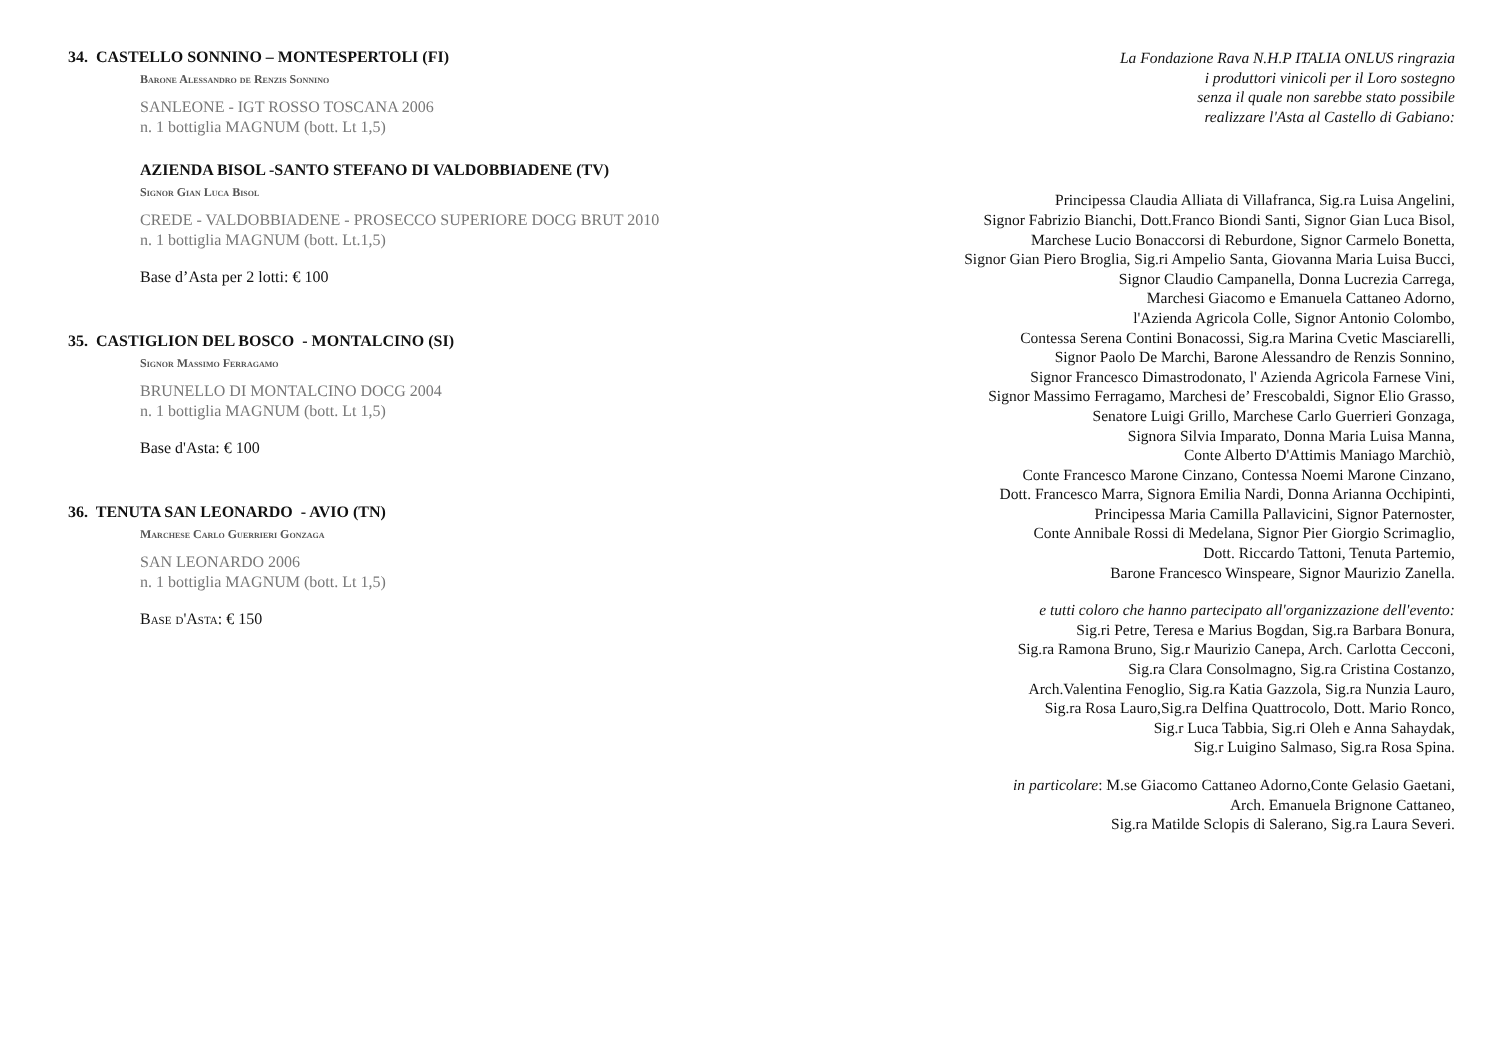34. CASTELLO SONNINO – MONTESPERTOLI (FI)
Barone Alessandro de Renzis Sonnino
SANLEONE - IGT ROSSO TOSCANA 2006
n. 1 bottiglia MAGNUM (bott. Lt 1,5)
AZIENDA BISOL -SANTO STEFANO DI VALDOBBIADENE (TV)
Signor Gian Luca Bisol
CREDE - VALDOBBIADENE - PROSECCO SUPERIORE DOCG BRUT 2010
n. 1 bottiglia MAGNUM (bott. Lt.1,5)
Base d’Asta per 2 lotti: € 100
35. CASTIGLION DEL BOSCO - MONTALCINO (SI)
Signor Massimo Ferragamo
BRUNELLO DI MONTALCINO DOCG 2004
n. 1 bottiglia MAGNUM (bott. Lt 1,5)
Base d'Asta: € 100
36. TENUTA SAN LEONARDO - AVIO (TN)
Marchese Carlo Guerrieri Gonzaga
SAN LEONARDO 2006
n. 1 bottiglia MAGNUM (bott. Lt 1,5)
Base d'Asta: € 150
La Fondazione Rava N.H.P ITALIA ONLUS ringrazia
i produttori vinicoli per il Loro sostegno
senza il quale non sarebbe stato possibile
realizzare l'Asta al Castello di Gabiano:
Principessa Claudia Alliata di Villafranca, Sig.ra Luisa Angelini,
Signor Fabrizio Bianchi, Dott.Franco Biondi Santi, Signor Gian Luca Bisol,
Marchese Lucio Bonaccorsi di Reburdone, Signor Carmelo Bonetta,
Signor Gian Piero Broglia, Sig.ri Ampelio Santa, Giovanna Maria Luisa Bucci,
Signor Claudio Campanella, Donna Lucrezia Carrega,
Marchesi Giacomo e Emanuela Cattaneo Adorno,
l'Azienda Agricola Colle, Signor Antonio Colombo,
Contessa Serena Contini Bonacossi, Sig.ra Marina Cvetic Masciarelli,
Signor Paolo De Marchi, Barone Alessandro de Renzis Sonnino,
Signor Francesco Dimastrodonato, l' Azienda Agricola Farnese Vini,
Signor Massimo Ferragamo, Marchesi de’ Frescobaldi, Signor Elio Grasso,
Senatore Luigi Grillo, Marchese Carlo Guerrieri Gonzaga,
Signora Silvia Imparato, Donna Maria Luisa Manna,
Conte Alberto D'Attimis Maniago Marchiò,
Conte Francesco Marone Cinzano, Contessa Noemi Marone Cinzano,
Dott. Francesco Marra, Signora Emilia Nardi, Donna Arianna Occhipinti,
Principessa Maria Camilla Pallavicini, Signor Paternoster,
Conte Annibale Rossi di Medelana, Signor Pier Giorgio Scrimaglio,
Dott. Riccardo Tattoni, Tenuta Partemio,
Barone Francesco Winspeare, Signor Maurizio Zanella.
e tutti coloro che hanno partecipato all'organizzazione dell'evento:
Sig.ri Petre, Teresa e Marius Bogdan, Sig.ra Barbara Bonura,
Sig.ra Ramona Bruno, Sig.r Maurizio Canepa, Arch. Carlotta Cecconi,
Sig.ra Clara Consolmagno, Sig.ra Cristina Costanzo,
Arch.Valentina Fenoglio, Sig.ra Katia Gazzola, Sig.ra Nunzia Lauro,
Sig.ra Rosa Lauro,Sig.ra Delfina Quattrocolo, Dott. Mario Ronco,
Sig.r Luca Tabbia, Sig.ri Oleh e Anna Sahaydak,
Sig.r Luigino Salmaso, Sig.ra Rosa Spina.
in particolare: M.se Giacomo Cattaneo Adorno,Conte Gelasio Gaetani,
Arch. Emanuela Brignone Cattaneo,
Sig.ra Matilde Sclopis di Salerano, Sig.ra Laura Severi.